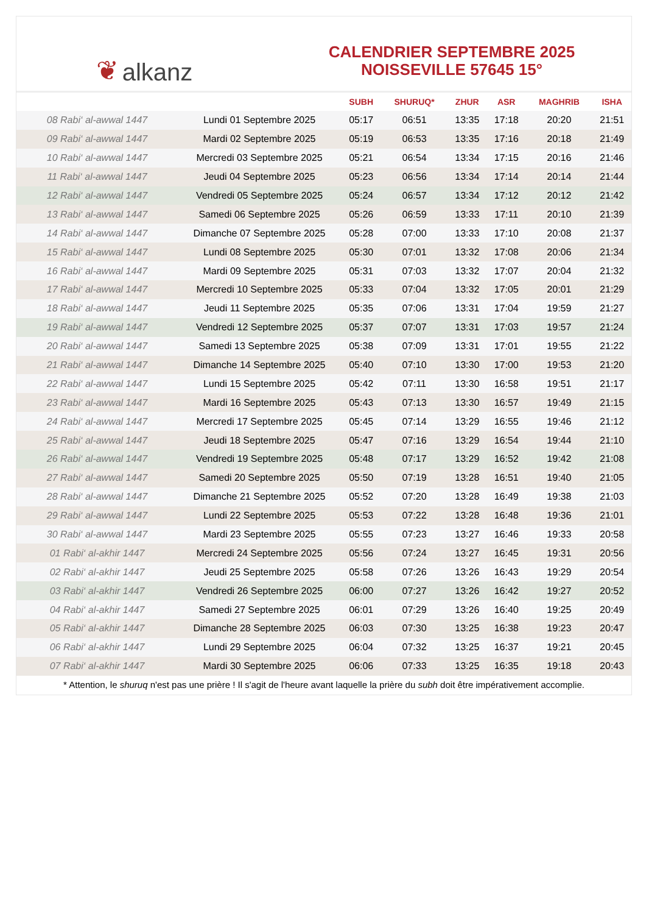❦ alkanz
CALENDRIER SEPTEMBRE 2025
NOISSEVILLE 57645 15°
| | | SUBH | SHURUQ* | ZHUR | ASR | MAGHRIB | ISHA |
| --- | --- | --- | --- | --- | --- | --- | --- |
| 08 Rabi‘ al-awwal 1447 | Lundi 01 Septembre 2025 | 05:17 | 06:51 | 13:35 | 17:18 | 20:20 | 21:51 |
| 09 Rabi‘ al-awwal 1447 | Mardi 02 Septembre 2025 | 05:19 | 06:53 | 13:35 | 17:16 | 20:18 | 21:49 |
| 10 Rabi‘ al-awwal 1447 | Mercredi 03 Septembre 2025 | 05:21 | 06:54 | 13:34 | 17:15 | 20:16 | 21:46 |
| 11 Rabi‘ al-awwal 1447 | Jeudi 04 Septembre 2025 | 05:23 | 06:56 | 13:34 | 17:14 | 20:14 | 21:44 |
| 12 Rabi‘ al-awwal 1447 | Vendredi 05 Septembre 2025 | 05:24 | 06:57 | 13:34 | 17:12 | 20:12 | 21:42 |
| 13 Rabi‘ al-awwal 1447 | Samedi 06 Septembre 2025 | 05:26 | 06:59 | 13:33 | 17:11 | 20:10 | 21:39 |
| 14 Rabi‘ al-awwal 1447 | Dimanche 07 Septembre 2025 | 05:28 | 07:00 | 13:33 | 17:10 | 20:08 | 21:37 |
| 15 Rabi‘ al-awwal 1447 | Lundi 08 Septembre 2025 | 05:30 | 07:01 | 13:32 | 17:08 | 20:06 | 21:34 |
| 16 Rabi‘ al-awwal 1447 | Mardi 09 Septembre 2025 | 05:31 | 07:03 | 13:32 | 17:07 | 20:04 | 21:32 |
| 17 Rabi‘ al-awwal 1447 | Mercredi 10 Septembre 2025 | 05:33 | 07:04 | 13:32 | 17:05 | 20:01 | 21:29 |
| 18 Rabi‘ al-awwal 1447 | Jeudi 11 Septembre 2025 | 05:35 | 07:06 | 13:31 | 17:04 | 19:59 | 21:27 |
| 19 Rabi‘ al-awwal 1447 | Vendredi 12 Septembre 2025 | 05:37 | 07:07 | 13:31 | 17:03 | 19:57 | 21:24 |
| 20 Rabi‘ al-awwal 1447 | Samedi 13 Septembre 2025 | 05:38 | 07:09 | 13:31 | 17:01 | 19:55 | 21:22 |
| 21 Rabi‘ al-awwal 1447 | Dimanche 14 Septembre 2025 | 05:40 | 07:10 | 13:30 | 17:00 | 19:53 | 21:20 |
| 22 Rabi‘ al-awwal 1447 | Lundi 15 Septembre 2025 | 05:42 | 07:11 | 13:30 | 16:58 | 19:51 | 21:17 |
| 23 Rabi‘ al-awwal 1447 | Mardi 16 Septembre 2025 | 05:43 | 07:13 | 13:30 | 16:57 | 19:49 | 21:15 |
| 24 Rabi‘ al-awwal 1447 | Mercredi 17 Septembre 2025 | 05:45 | 07:14 | 13:29 | 16:55 | 19:46 | 21:12 |
| 25 Rabi‘ al-awwal 1447 | Jeudi 18 Septembre 2025 | 05:47 | 07:16 | 13:29 | 16:54 | 19:44 | 21:10 |
| 26 Rabi‘ al-awwal 1447 | Vendredi 19 Septembre 2025 | 05:48 | 07:17 | 13:29 | 16:52 | 19:42 | 21:08 |
| 27 Rabi‘ al-awwal 1447 | Samedi 20 Septembre 2025 | 05:50 | 07:19 | 13:28 | 16:51 | 19:40 | 21:05 |
| 28 Rabi‘ al-awwal 1447 | Dimanche 21 Septembre 2025 | 05:52 | 07:20 | 13:28 | 16:49 | 19:38 | 21:03 |
| 29 Rabi‘ al-awwal 1447 | Lundi 22 Septembre 2025 | 05:53 | 07:22 | 13:28 | 16:48 | 19:36 | 21:01 |
| 30 Rabi‘ al-awwal 1447 | Mardi 23 Septembre 2025 | 05:55 | 07:23 | 13:27 | 16:46 | 19:33 | 20:58 |
| 01 Rabi‘ al-akhir 1447 | Mercredi 24 Septembre 2025 | 05:56 | 07:24 | 13:27 | 16:45 | 19:31 | 20:56 |
| 02 Rabi‘ al-akhir 1447 | Jeudi 25 Septembre 2025 | 05:58 | 07:26 | 13:26 | 16:43 | 19:29 | 20:54 |
| 03 Rabi‘ al-akhir 1447 | Vendredi 26 Septembre 2025 | 06:00 | 07:27 | 13:26 | 16:42 | 19:27 | 20:52 |
| 04 Rabi‘ al-akhir 1447 | Samedi 27 Septembre 2025 | 06:01 | 07:29 | 13:26 | 16:40 | 19:25 | 20:49 |
| 05 Rabi‘ al-akhir 1447 | Dimanche 28 Septembre 2025 | 06:03 | 07:30 | 13:25 | 16:38 | 19:23 | 20:47 |
| 06 Rabi‘ al-akhir 1447 | Lundi 29 Septembre 2025 | 06:04 | 07:32 | 13:25 | 16:37 | 19:21 | 20:45 |
| 07 Rabi‘ al-akhir 1447 | Mardi 30 Septembre 2025 | 06:06 | 07:33 | 13:25 | 16:35 | 19:18 | 20:43 |
* Attention, le shuruq n'est pas une prière ! Il s'agit de l'heure avant laquelle la prière du subh doit être impérativement accomplie.